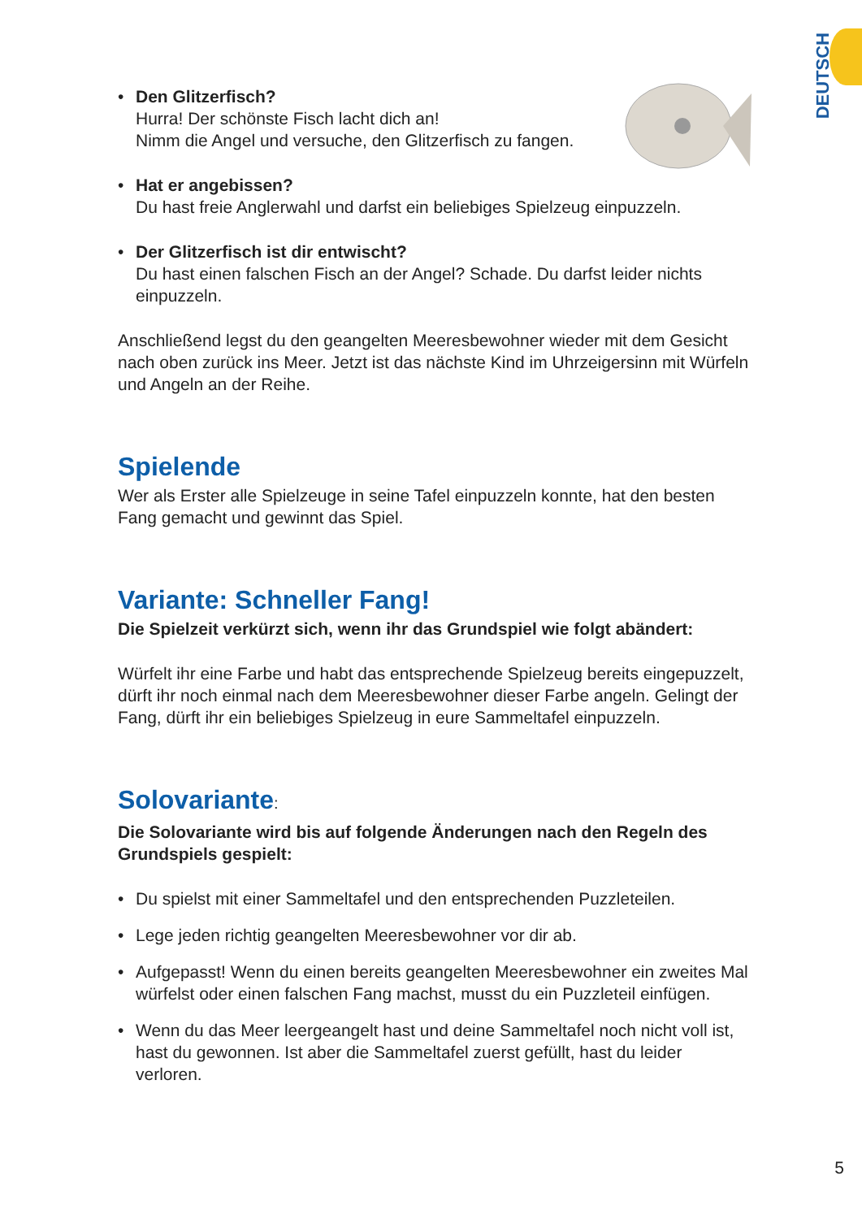DEUTSCH
• Den Glitzerfisch?
Hurra! Der schönste Fisch lacht dich an!
Nimm die Angel und versuche, den Glitzerfisch zu fangen.
• Hat er angebissen?
Du hast freie Anglerwahl und darfst ein beliebiges Spielzeug einpuzzeln.
• Der Glitzerfisch ist dir entwischt?
Du hast einen falschen Fisch an der Angel? Schade. Du darfst leider nichts einpuzzeln.
Anschließend legst du den geangelten Meeresbewohner wieder mit dem Gesicht nach oben zurück ins Meer. Jetzt ist das nächste Kind im Uhrzeigersinn mit Würfeln und Angeln an der Reihe.
Spielende
Wer als Erster alle Spielzeuge in seine Tafel einpuzzeln konnte, hat den besten Fang gemacht und gewinnt das Spiel.
Variante: Schneller Fang!
Die Spielzeit verkürzt sich, wenn ihr das Grundspiel wie folgt abändert:
Würfelt ihr eine Farbe und habt das entsprechende Spielzeug bereits eingepuzzelt, dürft ihr noch einmal nach dem Meeresbewohner dieser Farbe angeln. Gelingt der Fang, dürft ihr ein beliebiges Spielzeug in eure Sammeltafel einpuzzeln.
Solovariante:
Die Solovariante wird bis auf folgende Änderungen nach den Regeln des Grundspiels gespielt:
• Du spielst mit einer Sammeltafel und den entsprechenden Puzzleteilen.
• Lege jeden richtig geangelten Meeresbewohner vor dir ab.
• Aufgepasst! Wenn du einen bereits geangelten Meeresbewohner ein zweites Mal würfelst oder einen falschen Fang machst, musst du ein Puzzleteil einfügen.
• Wenn du das Meer leergeangelt hast und deine Sammeltafel noch nicht voll ist, hast du gewonnen. Ist aber die Sammeltafel zuerst gefüllt, hast du leider verloren.
5